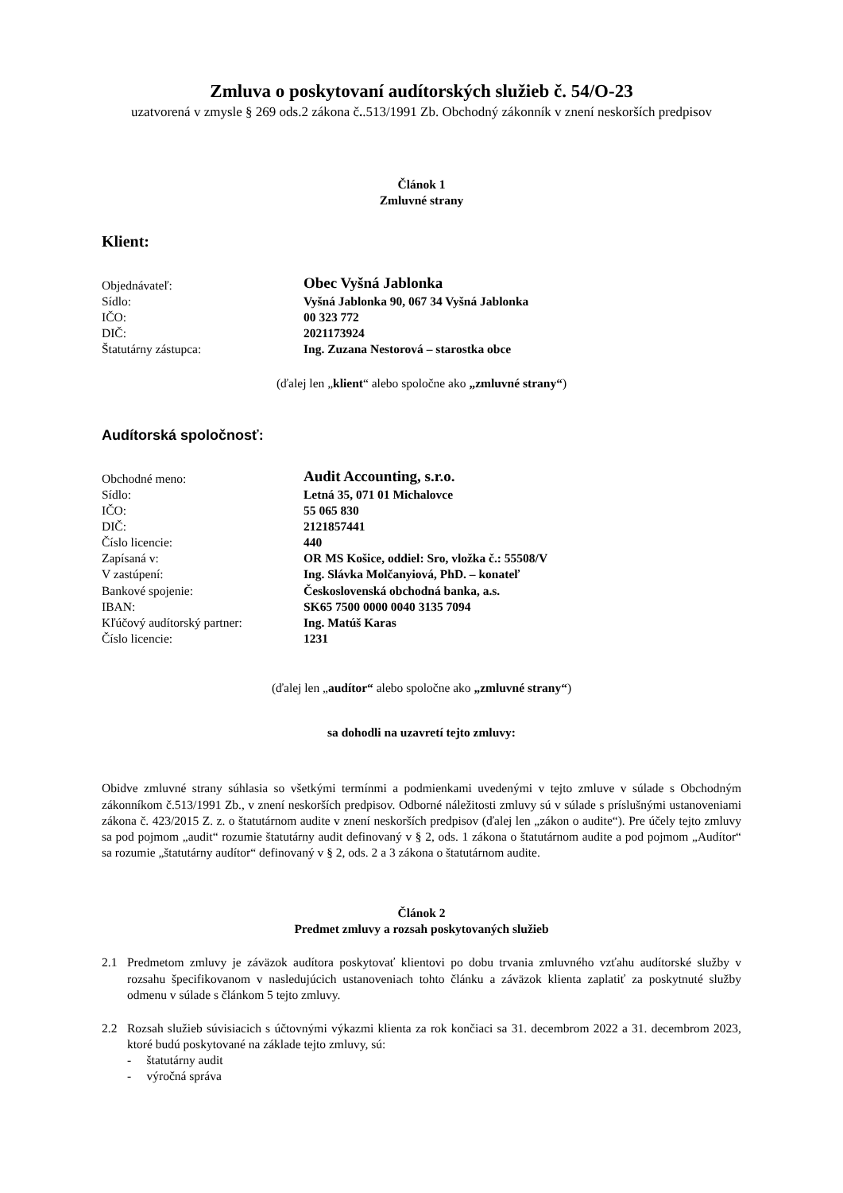Zmluva o poskytovaní audítorských služieb č. 54/O-23
uzatvorená v zmysle § 269 ods.2 zákona č..513/1991 Zb. Obchodný zákonník v znení neskorších predpisov
Článok 1
Zmluvné strany
Klient:
| Objednávateľ: | Obec Vyšná Jablonka |
| Sídlo: | Vyšná Jablonka 90, 067 34 Vyšná Jablonka |
| IČO: | 00 323 772 |
| DIČ: | 2021173924 |
| Štatutárny zástupca: | Ing. Zuzana Nestorová – starostka obce |
(ďalej len „klient“ alebo spoločne ako „zmluvné strany“)
Audítorská spoločnosť:
| Obchodné meno: | Audit Accounting, s.r.o. |
| Sídlo: | Letná 35, 071 01 Michalovce |
| IČO: | 55 065 830 |
| DIČ: | 2121857441 |
| Číslo licencie: | 440 |
| Zapísaná v: | OR MS Košice, oddiel: Sro, vložka č.: 55508/V |
| V zastúpení: | Ing. Slávka Molčanyiová, PhD. – konateľ |
| Bankové spojenie: | Československá obchodná banka, a.s. |
| IBAN: | SK65 7500 0000 0040 3135 7094 |
| Kľúčový audítorský partner: | Ing. Matúš Karas |
| Číslo licencie: | 1231 |
(ďalej len „audítor“ alebo spoločne ako „zmluvné strany“)
sa dohodli na uzavretí tejto zmluvy:
Obidve zmluvné strany súhlasia so všetkými termínmi a podmienkami uvedenými v tejto zmluve v súlade s Obchodným zákonníkom č.513/1991 Zb., v znení neskorších predpisov. Odborné náležitosti zmluvy sú v súlade s príslušnými ustanoveniami zákona č. 423/2015 Z. z. o štatutárnom audite v znení neskorších predpisov (ďalej len „zákon o audite“). Pre účely tejto zmluvy sa pod pojmom „audit“ rozumie štatutárny audit definovaný v § 2, ods. 1 zákona o štatutárnom audite a pod pojmom „Audítor“ sa rozumie „štatutárny audítor“ definovaný v § 2, ods. 2 a 3 zákona o štatutárnom audite.
Článok 2
Predmet zmluvy a rozsah poskytovaných služieb
2.1 Predmetom zmluvy je záväzok audítora poskytovať klientovi po dobu trvania zmluvného vzťahu audítorské služby v rozsahu špecifikovanom v nasledujúcich ustanoveniach tohto článku a záväzok klienta zaplatiť za poskytnuté služby odmenu v súlade s článkom 5 tejto zmluvy.
2.2 Rozsah služieb súvisiacich s účtovnými výkazmi klienta za rok končiaci sa 31. decembrom 2022 a 31. decembrom 2023, ktoré budú poskytované na základe tejto zmluvy, sú:
- štatutárny audit
- výročná správa